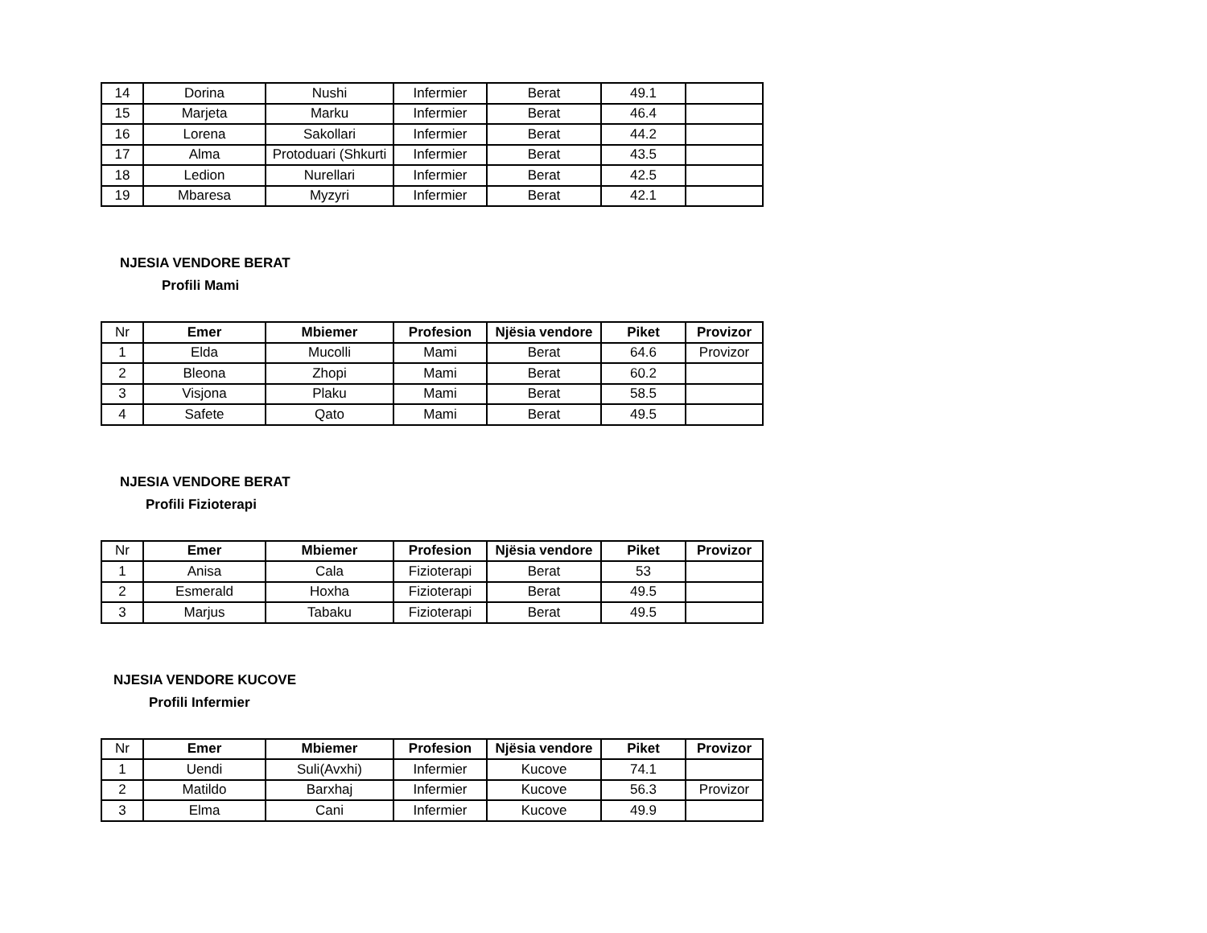| 14 | Dorina | Nushi | Infermier | Berat | 49.1 | |
| 15 | Marjeta | Marku | Infermier | Berat | 46.4 | |
| 16 | Lorena | Sakollari | Infermier | Berat | 44.2 | |
| 17 | Alma | Protoduari (Shkurti | Infermier | Berat | 43.5 | |
| 18 | Ledion | Nurellari | Infermier | Berat | 42.5 | |
| 19 | Mbaresa | Myzyri | Infermier | Berat | 42.1 | |
NJESIA VENDORE BERAT
Profili Mami
| Nr | Emer | Mbiemer | Profesion | Njësia vendore | Piket | Provizor |
| --- | --- | --- | --- | --- | --- | --- |
| 1 | Elda | Mucolli | Mami | Berat | 64.6 | Provizor |
| 2 | Bleona | Zhopi | Mami | Berat | 60.2 | |
| 3 | Visjona | Plaku | Mami | Berat | 58.5 | |
| 4 | Safete | Qato | Mami | Berat | 49.5 | |
NJESIA VENDORE BERAT
Profili Fizioterapi
| Nr | Emer | Mbiemer | Profesion | Njësia vendore | Piket | Provizor |
| --- | --- | --- | --- | --- | --- | --- |
| 1 | Anisa | Cala | Fizioterapi | Berat | 53 | |
| 2 | Esmerald | Hoxha | Fizioterapi | Berat | 49.5 | |
| 3 | Marjus | Tabaku | Fizioterapi | Berat | 49.5 | |
NJESIA VENDORE KUCOVE
Profili Infermier
| Nr | Emer | Mbiemer | Profesion | Njësia vendore | Piket | Provizor |
| --- | --- | --- | --- | --- | --- | --- |
| 1 | Uendi | Suli(Avxhi) | Infermier | Kucove | 74.1 | |
| 2 | Matildo | Barxhaj | Infermier | Kucove | 56.3 | Provizor |
| 3 | Elma | Cani | Infermier | Kucove | 49.9 | |